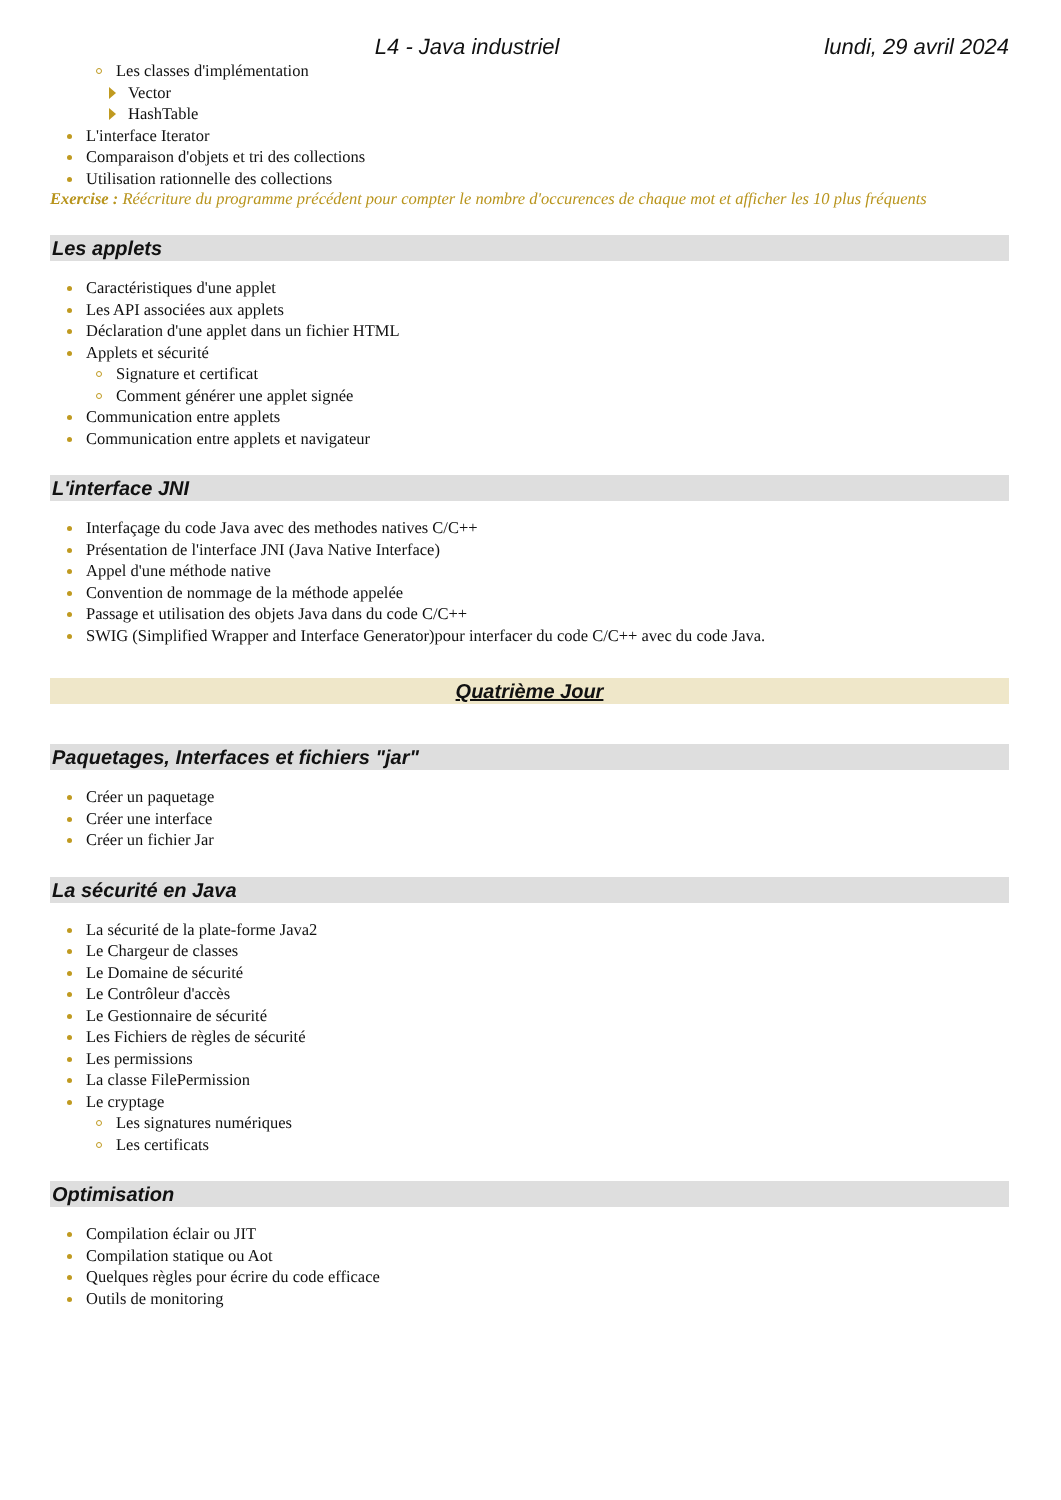L4 - Java industriel lundi, 29 avril 2024
Les classes d'implémentation
Vector
HashTable
L'interface Iterator
Comparaison d'objets et tri des collections
Utilisation rationnelle des collections
Exercise : Réécriture du programme précédent pour compter le nombre d'occurences de chaque mot et afficher les 10 plus fréquents
Les applets
Caractéristiques d'une applet
Les API associées aux applets
Déclaration d'une applet dans un fichier HTML
Applets et sécurité
Signature et certificat
Comment générer une applet signée
Communication entre applets
Communication entre applets et navigateur
L'interface JNI
Interfaçage du code Java avec des methodes natives C/C++
Présentation de l'interface JNI (Java Native Interface)
Appel d'une méthode native
Convention de nommage de la méthode appelée
Passage et utilisation des objets Java dans du code C/C++
SWIG (Simplified Wrapper and Interface Generator)pour interfacer du code C/C++ avec du code Java.
Quatrième Jour
Paquetages, Interfaces et fichiers "jar"
Créer un paquetage
Créer une interface
Créer un fichier Jar
La sécurité en Java
La sécurité de la plate-forme Java2
Le Chargeur de classes
Le Domaine de sécurité
Le Contrôleur d'accès
Le Gestionnaire de sécurité
Les Fichiers de règles de sécurité
Les permissions
La classe FilePermission
Le cryptage
Les signatures numériques
Les certificats
Optimisation
Compilation éclair ou JIT
Compilation statique ou Aot
Quelques règles pour écrire du code efficace
Outils de monitoring